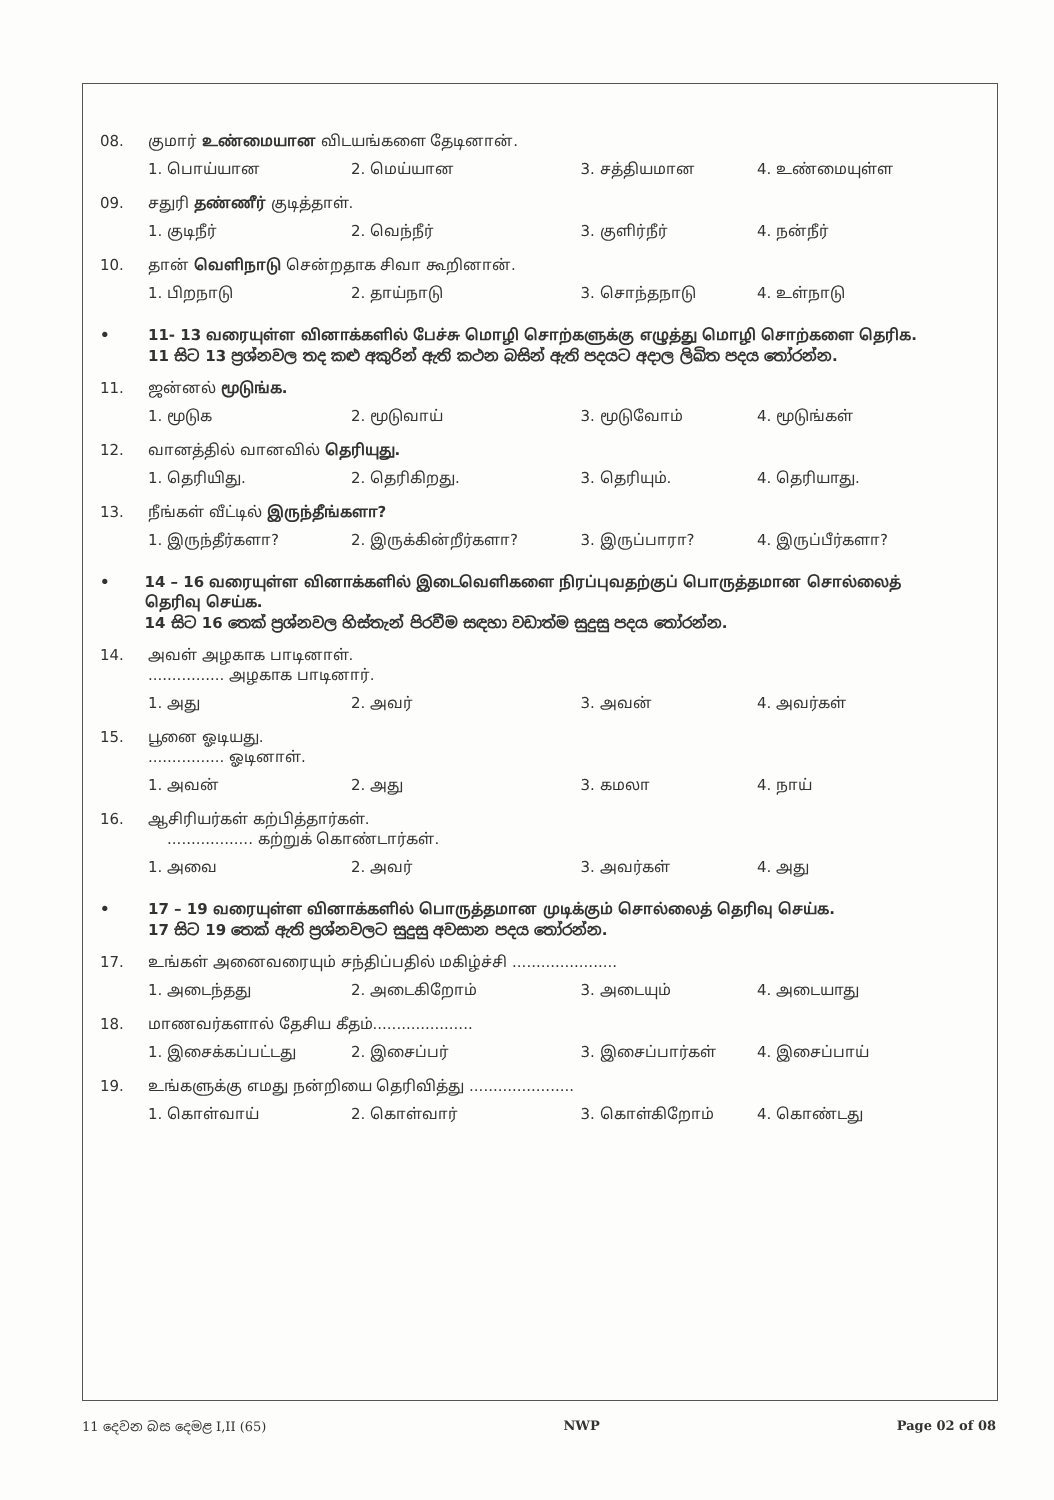08. குமார் உண்மையான விடயங்களை தேடினான்.
1. பொய்யான 2. மெய்யான 3. சத்தியமான 4. உண்மையுள்ள
09. சதுரி தண்ணீர் குடித்தாள்.
1. குடிநீர் 2. வெந்நீர் 3. குளிர்நீர் 4. நன்நீர்
10. தான் வெளிநாடு சென்றதாக சிவா கூறினான்.
1. பிறநாடு 2. தாய்நாடு 3. சொந்தநாடு 4. உள்நாடு
• 11- 13 வரையுள்ள வினாக்களில் பேச்சு மொழி சொற்களுக்கு எழுத்து மொழி சொற்களை தெரிக.
11 සිට 13 ප්‍රශ්නවල තද කළු අකුරින් ඇති කථන බසින් ඇති පදයට අදාල ලිඛිත පදය තෝරන්න.
11. ஜன்னல் மூடுங்க.
1. மூடுக 2. மூடுவாய் 3. மூடுவோம் 4. மூடுங்கள்
12. வானத்தில் வானவில் தெரியுது.
1. தெரியிது. 2. தெரிகிறது. 3. தெரியும். 4. தெரியாது.
13. நீங்கள் வீட்டில் இருந்தீங்களா?
1. இருந்தீர்களா? 2. இருக்கின்றீர்களா? 3. இருப்பாரா? 4. இருப்பீர்களா?
• 14 – 16 வரையுள்ள வினாக்களில் இடைவெளிகளை நிரப்புவதற்குப் பொருத்தமான சொல்லைத் தெரிவு செய்க.
14 සිට 16 තෙක් ප්‍රශ්නවල හිස්තැන් පිරවීම සඳහා වඩාත්ම සුදුසු පදය තෝරන්න.
14. அவள் அழகாக பாடினாள்.
................ அழகாக பாடினார்.
1. அது 2. அவர் 3. அவன் 4. அவர்கள்
15. பூனை ஓடியது.
................ ஓடினாள்.
1. அவன் 2. அது 3. கமலா 4. நாய்
16. ஆசிரியர்கள் கற்பித்தார்கள்.
.................. கற்றுக் கொண்டார்கள்.
1. அவை 2. அவர் 3. அவர்கள் 4. அது
• 17 – 19 வரையுள்ள வினாக்களில் பொருத்தமான முடிக்கும் சொல்லைத் தெரிவு செய்க.
17 සිට 19 තෙක් ඇති ප්‍රශ්නවලට සුදුසු අවසාන පදය තෝරන්න.
17. உங்கள் அனைவரையும் சந்திப்பதில் மகிழ்ச்சி ......................
1. அடைந்தது 2. அடைகிறோம் 3. அடையும் 4. அடையாது
18. மாணவர்களால் தேசிய கீதம்.....................
1. இசைக்கப்பட்டது 2. இசைப்பர் 3. இசைப்பார்கள் 4. இசைப்பாய்
19. உங்களுக்கு எமது நன்றியை தெரிவித்து ......................
1. கொள்வாய் 2. கொள்வார் 3. கொள்கிறோம் 4. கொண்டது
11 දෙවන බස දෙමළ I,II (65) NWP Page 02 of 08